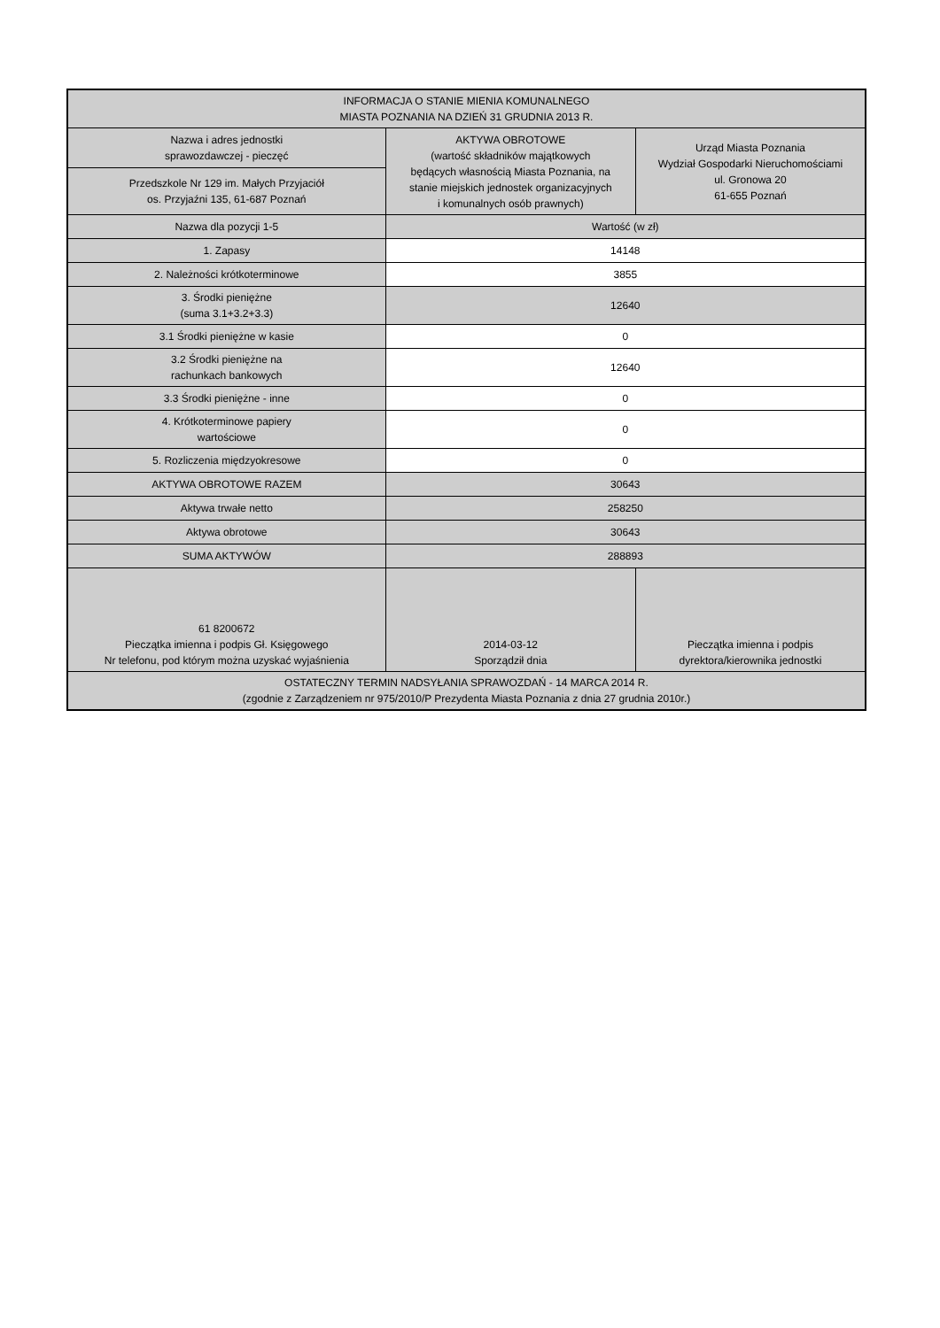| INFORMACJA O STANIE MIENIA KOMUNALNEGO MIASTA POZNANIA NA DZIEŃ 31 GRUDNIA 2013 R. | | |
| Nazwa i adres jednostki sprawozdawczej - pieczęć | AKTYWA OBROTOWE (wartość składników majątkowych będących własnością Miasta Poznania, na stanie miejskich jednostek organizacyjnych i komunalnych osób prawnych) | Urząd Miasta Poznania Wydział Gospodarki Nieruchomościami ul. Gronowa 20 61-655 Poznań |
| Przedszkole Nr 129 im. Małych Przyjaciół os. Przyjaźni 135, 61-687 Poznań | | |
| Nazwa dla pozycji 1-5 | Wartość (w zł) | |
| 1. Zapasy | 14148 | |
| 2. Należności krótkoterminowe | 3855 | |
| 3. Środki pieniężne (suma 3.1+3.2+3.3) | 12640 | |
| 3.1 Środki pieniężne w kasie | 0 | |
| 3.2 Środki pieniężne na rachunkach bankowych | 12640 | |
| 3.3 Środki pieniężne - inne | 0 | |
| 4. Krótkoterminowe papiery wartościowe | 0 | |
| 5. Rozliczenia międzyokresowe | 0 | |
| AKTYWA OBROTOWE RAZEM | 30643 | |
| Aktywa trwałe netto | 258250 | |
| Aktywa obrotowe | 30643 | |
| SUMA AKTYWÓW | 288893 | |
| 61 8200672 Pieczątka imienna i podpis Gł. Księgowego Nr telefonu, pod którym można uzyskać wyjaśnienia | 2014-03-12 Sporządził dnia | Pieczątka imienna i podpis dyrektora/kierownika jednostki |
| OSTATECZNY TERMIN NADSYŁANIA SPRAWOZDAŃ - 14 MARCA 2014 R. (zgodnie z Zarządzeniem nr 975/2010/P Prezydenta Miasta Poznania z dnia 27 grudnia 2010r.) | | |